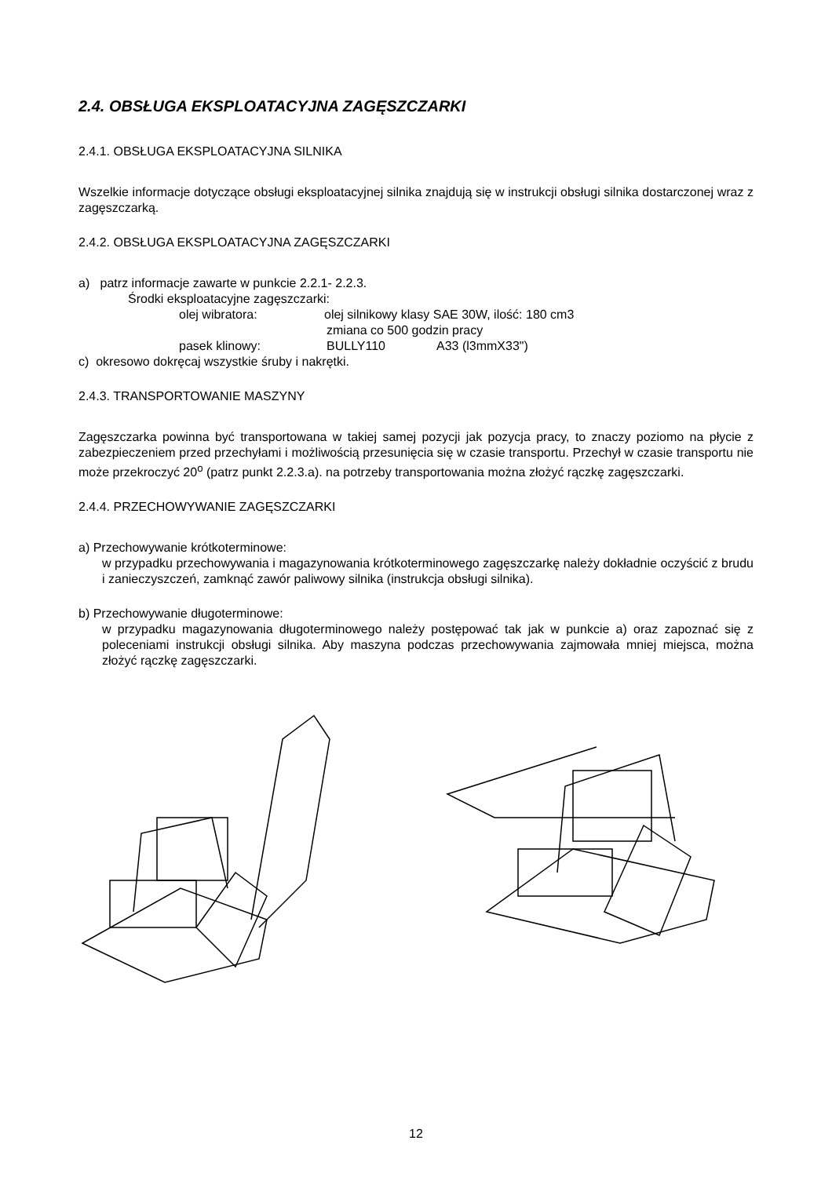2.4. OBSŁUGA EKSPLOATACYJNA ZAGĘSZCZARKI
2.4.1. OBSŁUGA EKSPLOATACYJNA SILNIKA
Wszelkie informacje dotyczące obsługi eksploatacyjnej silnika znajdują się w instrukcji obsługi silnika dostarczonej wraz z zagęszczarką.
2.4.2. OBSŁUGA EKSPLOATACYJNA ZAGĘSZCZARKI
a) patrz informacje zawarte w punkcie 2.2.1- 2.2.3.
Środki eksploatacyjne zagęszczarki:
olej wibratora: olej silnikowy klasy SAE 30W, ilość: 180 cm3
zmiana co 500 godzin pracy
pasek klinowy: BULLY110 A33 (l3mmX33")
c) okresowo dokręcaj wszystkie śruby i nakrętki.
2.4.3. TRANSPORTOWANIE MASZYNY
Zagęszczarka powinna być transportowana w takiej samej pozycji jak pozycja pracy, to znaczy poziomo na płycie z zabezpieczeniem przed przechyłami i możliwością przesunięcia się w czasie transportu. Przechył w czasie transportu nie może przekroczyć 20<sup>o</sup> (patrz punkt 2.2.3.a). na potrzeby transportowania można złożyć rączkę zagęszczarki.
2.4.4. PRZECHOWYWANIE ZAGĘSZCZARKI
a) Przechowywanie krótkoterminowe:
w przypadku przechowywania i magazynowania krótkoterminowego zagęszczarkę należy dokładnie oczyścić z brudu i zanieczyszczeń, zamknąć zawór paliwowy silnika (instrukcja obsługi silnika).
b) Przechowywanie długoterminowe:
w przypadku magazynowania długoterminowego należy postępować tak jak w punkcie a) oraz zapoznać się z poleceniami instrukcji obsługi silnika. Aby maszyna podczas przechowywania zajmowała mniej miejsca, można złożyć rączkę zagęszczarki.
12